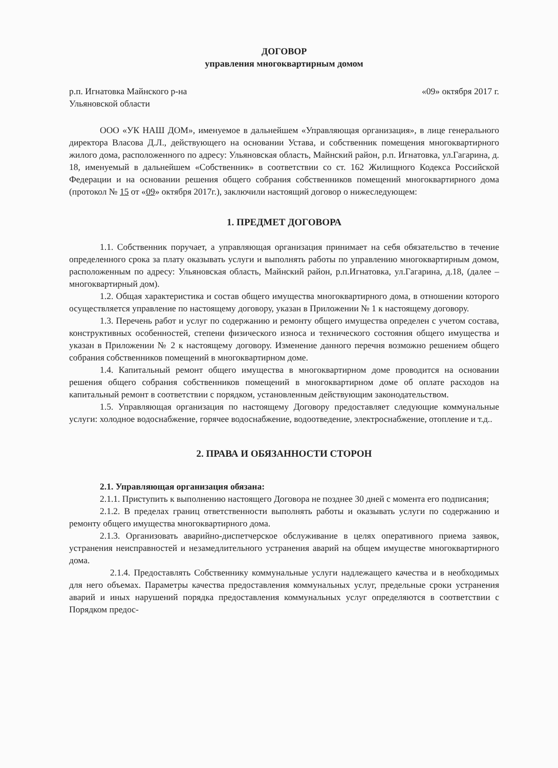ДОГОВОР
управления многоквартирным домом
р.п. Игнатовка Майнского р-на
Ульяновской области «09» октября 2017 г.
ООО «УК НАШ ДОМ», именуемое в дальнейшем «Управляющая организация», в лице генерального директора Власова Д.Л., действующего на основании Устава, и собственник помещения многоквартирного жилого дома, расположенного по адресу: Ульяновская область, Майнский район, р.п. Игнатовка, ул.Гагарина, д. 18, именуемый в дальнейшем «Собственник» в соответствии со ст. 162 Жилищного Кодекса Российской Федерации и на основании решения общего собрания собственников помещений многоквартирного дома (протокол № 15 от «09» октября 2017г.), заключили настоящий договор о нижеследующем:
1. ПРЕДМЕТ ДОГОВОРА
1.1. Собственник поручает, а управляющая организация принимает на себя обязательство в течение определенного срока за плату оказывать услуги и выполнять работы по управлению многоквартирным домом, расположенным по адресу: Ульяновская область, Майнский район, р.п.Игнатовка, ул.Гагарина, д.18, (далее – многоквартирный дом).
1.2. Общая характеристика и состав общего имущества многоквартирного дома, в отношении которого осуществляется управление по настоящему договору, указан в Приложении № 1 к настоящему договору.
1.3. Перечень работ и услуг по содержанию и ремонту общего имущества определен с учетом состава, конструктивных особенностей, степени физического износа и технического состояния общего имущества и указан в Приложении № 2 к настоящему договору. Изменение данного перечня возможно решением общего собрания собственников помещений в многоквартирном доме.
1.4. Капитальный ремонт общего имущества в многоквартирном доме проводится на основании решения общего собрания собственников помещений в многоквартирном доме об оплате расходов на капитальный ремонт в соответствии с порядком, установленным действующим законодательством.
1.5. Управляющая организация по настоящему Договору предоставляет следующие коммунальные услуги: холодное водоснабжение, горячее водоснабжение, водоотведение, электроснабжение, отопление и т.д..
2. ПРАВА И ОБЯЗАННОСТИ СТОРОН
2.1. Управляющая организация обязана:
2.1.1. Приступить к выполнению настоящего Договора не позднее 30 дней с момента его подписания;
2.1.2. В пределах границ ответственности выполнять работы и оказывать услуги по содержанию и ремонту общего имущества многоквартирного дома.
2.1.3. Организовать аварийно-диспетчерское обслуживание в целях оперативного приема заявок, устранения неисправностей и незамедлительного устранения аварий на общем имуществе многоквартирного дома.
2.1.4. Предоставлять Собственнику коммунальные услуги надлежащего качества и в необходимых для него объемах. Параметры качества предоставления коммунальных услуг, предельные сроки устранения аварий и иных нарушений порядка предоставления коммунальных услуг определяются в соответствии с Порядком предос-